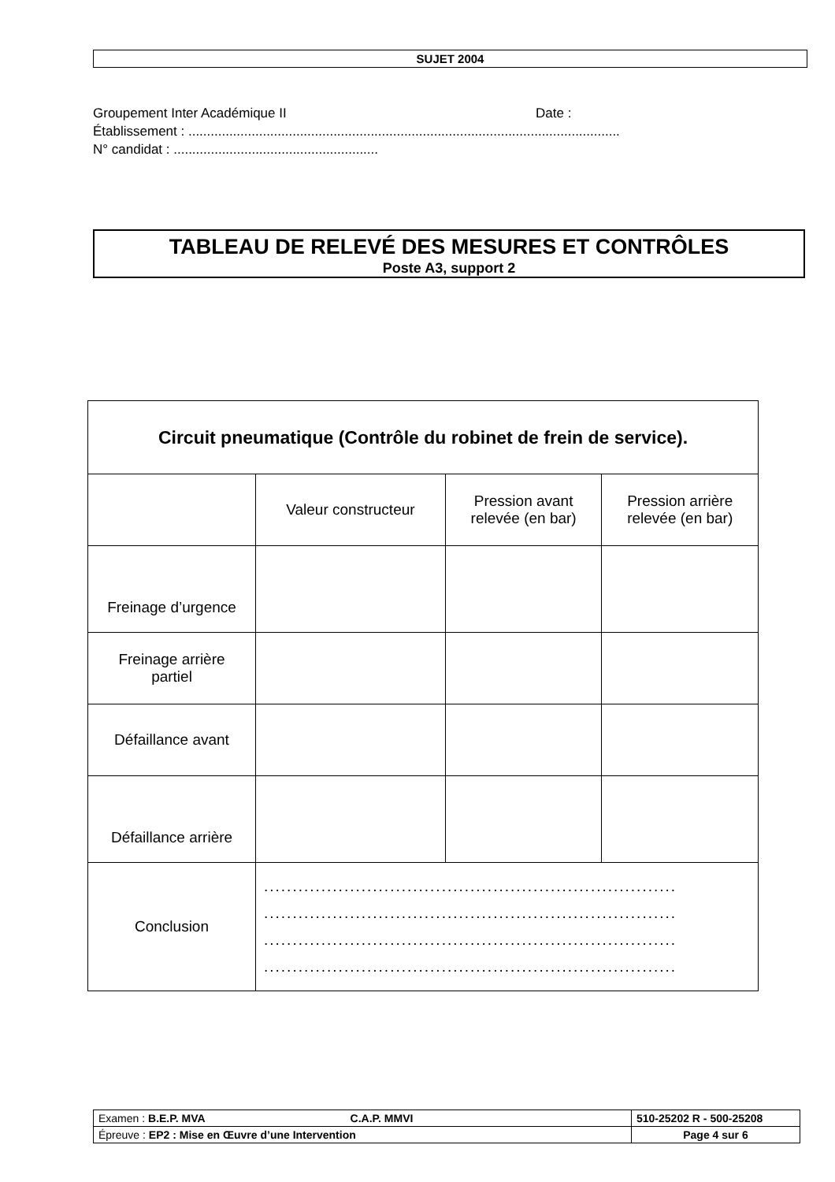SUJET 2004
Groupement Inter Académique II Date :
Établissement : ....................................................................................................................
N° candidat : .......................................................
TABLEAU DE RELEVÉ DES MESURES ET CONTRÔLES
Poste A3, support 2
| Circuit pneumatique (Contrôle du robinet de frein de service). | | | |
| | Valeur constructeur | Pression avant relevée (en bar) | Pression arrière relevée (en bar) |
| Freinage d’urgence | | | |
| Freinage arrière partiel | | | |
| Défaillance avant | | | |
| Défaillance arrière | | | |
| Conclusion | ........................................................................ ........................................................................ ........................................................................ ........................................................................ | | |
| Examen : B.E.P. MVA C.A.P. MMVI | 510-25202 R - 500-25208 |
| Épreuve : EP2 : Mise en Œuvre d’une Intervention | Page 4 sur 6 |